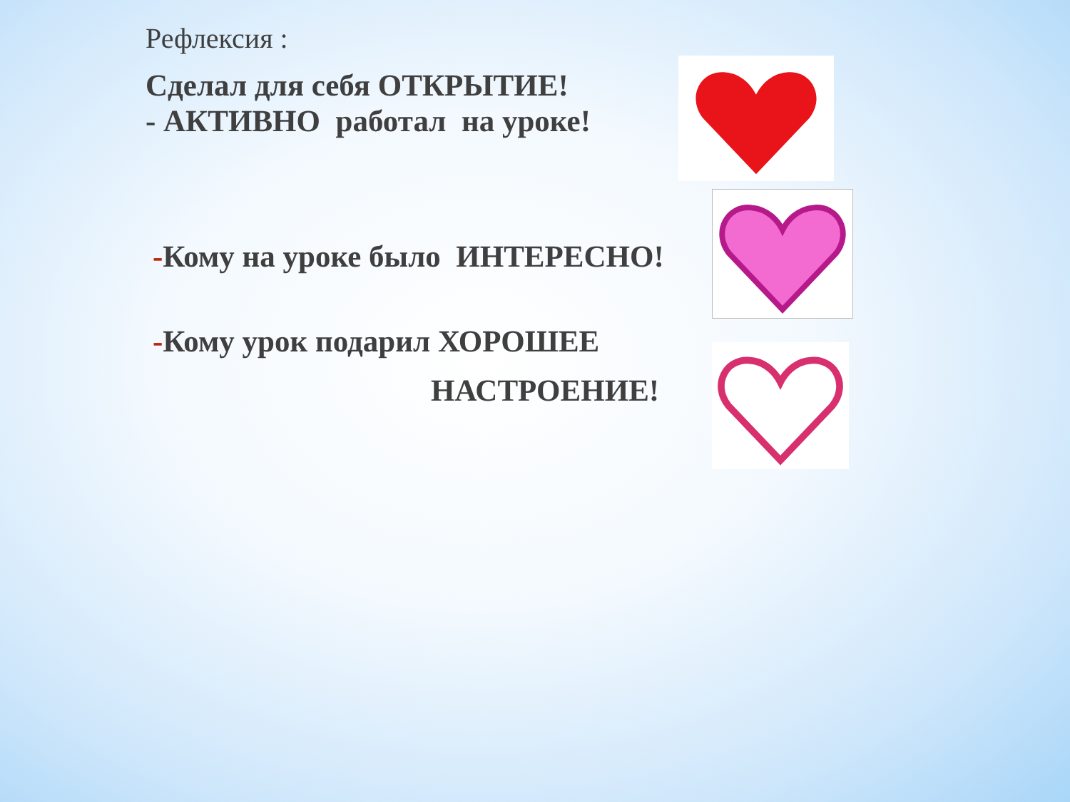Рефлексия :
Сделал для себя ОТКРЫТИЕ!
- АКТИВНО работал на уроке!
-Кому на уроке было ИНТЕРЕСНО!
-Кому урок подарил ХОРОШЕЕ
НАСТРОЕНИЕ!